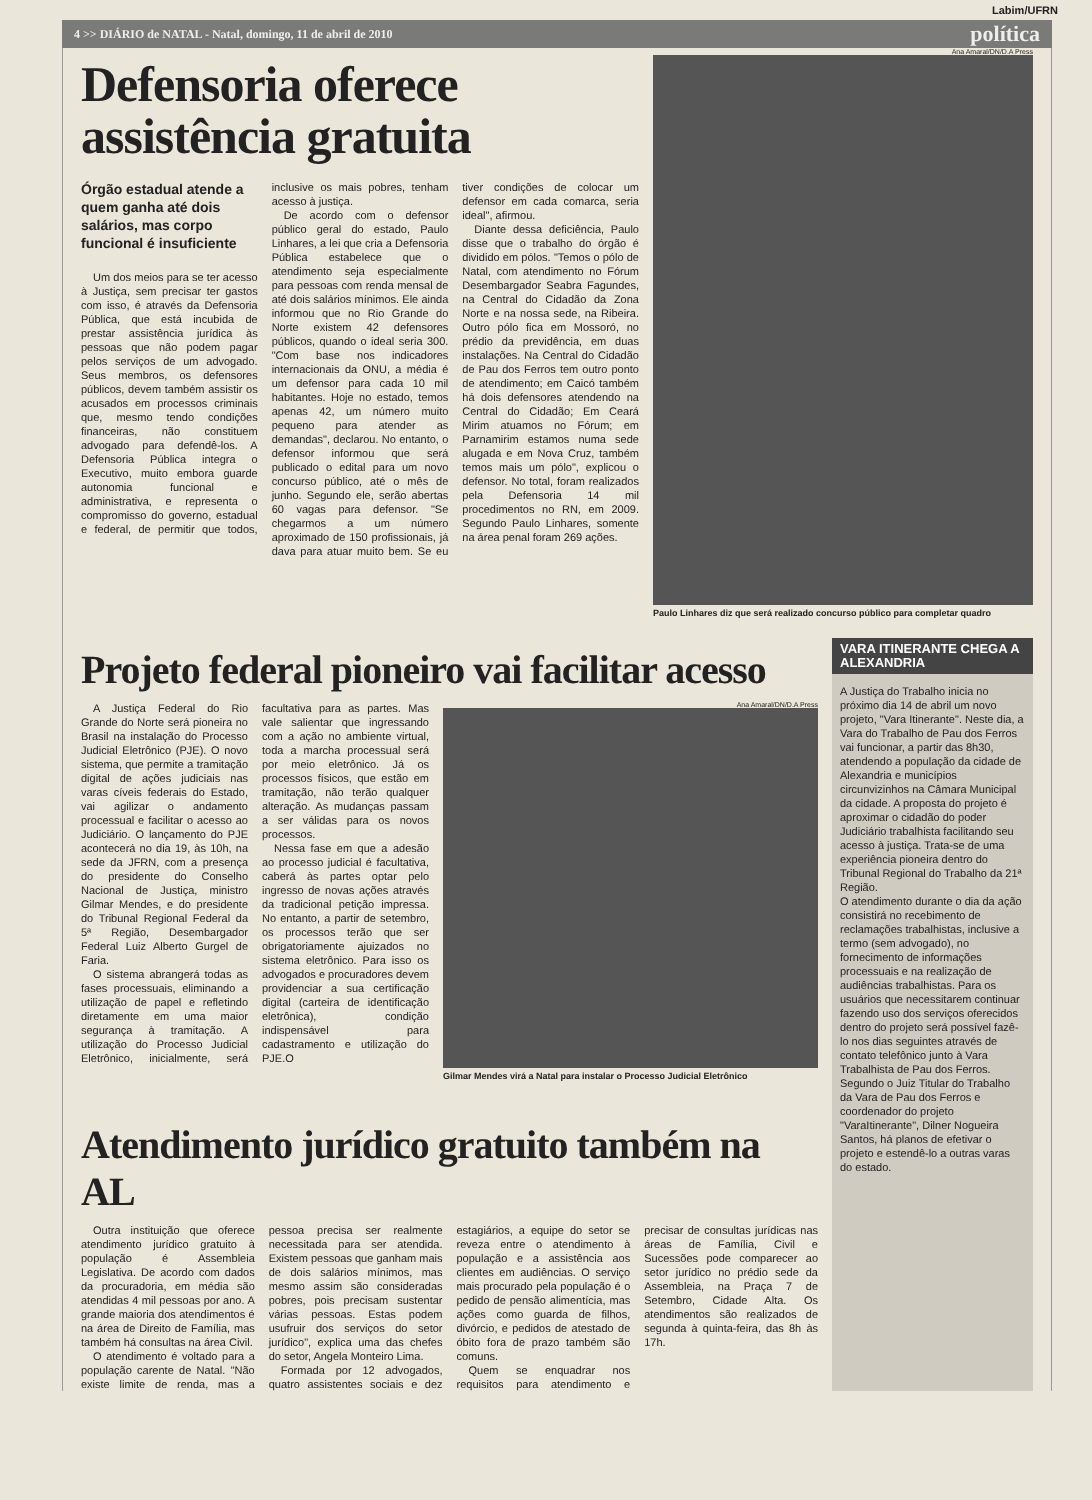Labim/UFRN
4 >> DIÁRIO de NATAL - Natal, domingo, 11 de abril de 2010 política
Defensoria oferece assistência gratuita
Órgão estadual atende a quem ganha até dois salários, mas corpo funcional é insuficiente
Um dos meios para se ter acesso à Justiça, sem precisar ter gastos com isso, é através da Defensoria Pública, que está incubida de prestar assistência jurídica às pessoas que não podem pagar pelos serviços de um advogado. Seus membros, os defensores públicos, devem também assistir os acusados em processos criminais que, mesmo tendo condições financeiras, não constituem advogado para defendê-los. A Defensoria Pública integra o Executivo, muito embora guarde autonomia funcional e administrativa, e representa o compromisso do governo, estadual e federal, de permitir que todos, inclusive os mais pobres, tenham acesso à justiça.
De acordo com o defensor público geral do estado, Paulo Linhares, a lei que cria a Defensoria Pública estabelece que o atendimento seja especialmente para pessoas com renda mensal de até dois salários mínimos. Ele ainda informou que no Rio Grande do Norte existem 42 defensores públicos, quando o ideal seria 300. "Com base nos indicadores internacionais da ONU, a média é um defensor para cada 10 mil habitantes. Hoje no estado, temos apenas 42, um número muito pequeno para atender as demandas", declarou. No entanto, o defensor informou que será publicado o edital para um novo concurso público, até o mês de junho. Segundo ele, serão abertas 60 vagas para defensor. "Se chegarmos a um número aproximado de 150 profissionais, já dava para atuar muito bem. Se eu tiver condições de colocar um defensor em cada comarca, seria ideal", afirmou.
Diante dessa deficiência, Paulo disse que o trabalho do órgão é dividido em pólos. "Temos o pólo de Natal, com atendimento no Fórum Desembargador Seabra Fagundes, na Central do Cidadão da Zona Norte e na nossa sede, na Ribeira. Outro pólo fica em Mossoró, no prédio da previdência, em duas instalações. Na Central do Cidadão de Pau dos Ferros tem outro ponto de atendimento; em Caicó também há dois defensores atendendo na Central do Cidadão; Em Ceará Mirim atuamos no Fórum; em Parnamirim estamos numa sede alugada e em Nova Cruz, também temos mais um pólo", explicou o defensor. No total, foram realizados pela Defensoria 14 mil procedimentos no RN, em 2009. Segundo Paulo Linhares, somente na área penal foram 269 ações.
Ana Amaral/DN/D.A Press
Paulo Linhares diz que será realizado concurso público para completar quadro
Projeto federal pioneiro vai facilitar acesso
A Justiça Federal do Rio Grande do Norte será pioneira no Brasil na instalação do Processo Judicial Eletrônico (PJE). O novo sistema, que permite a tramitação digital de ações judiciais nas varas cíveis federais do Estado, vai agilizar o andamento processual e facilitar o acesso ao Judiciário. O lançamento do PJE acontecerá no dia 19, às 10h, na sede da JFRN, com a presença do presidente do Conselho Nacional de Justiça, ministro Gilmar Mendes, e do presidente do Tribunal Regional Federal da 5ª Região, Desembargador Federal Luiz Alberto Gurgel de Faria.
O sistema abrangerá todas as fases processuais, eliminando a utilização de papel e refletindo diretamente em uma maior segurança à tramitação. A utilização do Processo Judicial Eletrônico, inicialmente, será facultativa para as partes. Mas vale salientar que ingressando com a ação no ambiente virtual, toda a marcha processual será por meio eletrônico. Já os processos físicos, que estão em tramitação, não terão qualquer alteração. As mudanças passam a ser válidas para os novos processos.
Nessa fase em que a adesão ao processo judicial é facultativa, caberá às partes optar pelo ingresso de novas ações através da tradicional petição impressa. No entanto, a partir de setembro, os processos terão que ser obrigatoriamente ajuizados no sistema eletrônico. Para isso os advogados e procuradores devem providenciar a sua certificação digital (carteira de identificação eletrônica), condição indispensável para cadastramento e utilização do PJE.O
Ana Amaral/DN/D.A Press
Gilmar Mendes virá a Natal para instalar o Processo Judicial Eletrônico
Atendimento jurídico gratuito também na AL
Outra instituição que oferece atendimento jurídico gratuito à população é Assembleia Legislativa. De acordo com dados da procuradoria, em média são atendidas 4 mil pessoas por ano. A grande maioria dos atendimentos é na área de Direito de Família, mas também há consultas na área Civil.
O atendimento é voltado para a população carente de Natal. "Não existe limite de renda, mas a pessoa precisa ser realmente necessitada para ser atendida. Existem pessoas que ganham mais de dois salários mínimos, mas mesmo assim são consideradas pobres, pois precisam sustentar várias pessoas. Estas podem usufruir dos serviços do setor jurídico", explica uma das chefes do setor, Angela Monteiro Lima.
Formada por 12 advogados, quatro assistentes sociais e dez estagiários, a equipe do setor se reveza entre o atendimento à população e a assistência aos clientes em audiências. O serviço mais procurado pela população é o pedido de pensão alimentícia, mas ações como guarda de filhos, divórcio, e pedidos de atestado de óbito fora de prazo também são comuns.
Quem se enquadrar nos requisitos para atendimento e precisar de consultas jurídicas nas áreas de Família, Civil e Sucessões pode comparecer ao setor jurídico no prédio sede da Assembleia, na Praça 7 de Setembro, Cidade Alta. Os atendimentos são realizados de segunda à quinta-feira, das 8h às 17h.
VARA ITINERANTE CHEGA A ALEXANDRIA
A Justiça do Trabalho inicia no próximo dia 14 de abril um novo projeto, "Vara Itinerante". Neste dia, a Vara do Trabalho de Pau dos Ferros vai funcionar, a partir das 8h30, atendendo a população da cidade de Alexandria e municípios circunvizinhos na Câmara Municipal da cidade. A proposta do projeto é aproximar o cidadão do poder Judiciário trabalhista facilitando seu acesso à justiça. Trata-se de uma experiência pioneira dentro do Tribunal Regional do Trabalho da 21ª Região.
O atendimento durante o dia da ação consistirá no recebimento de reclamações trabalhistas, inclusive a termo (sem advogado), no fornecimento de informações processuais e na realização de audiências trabalhistas. Para os usuários que necessitarem continuar fazendo uso dos serviços oferecidos dentro do projeto será possível fazê-lo nos dias seguintes através de contato telefônico junto à Vara Trabalhista de Pau dos Ferros. Segundo o Juiz Titular do Trabalho da Vara de Pau dos Ferros e coordenador do projeto "VaraItinerante", Dilner Nogueira Santos, há planos de efetivar o projeto e estendê-lo a outras varas do estado.